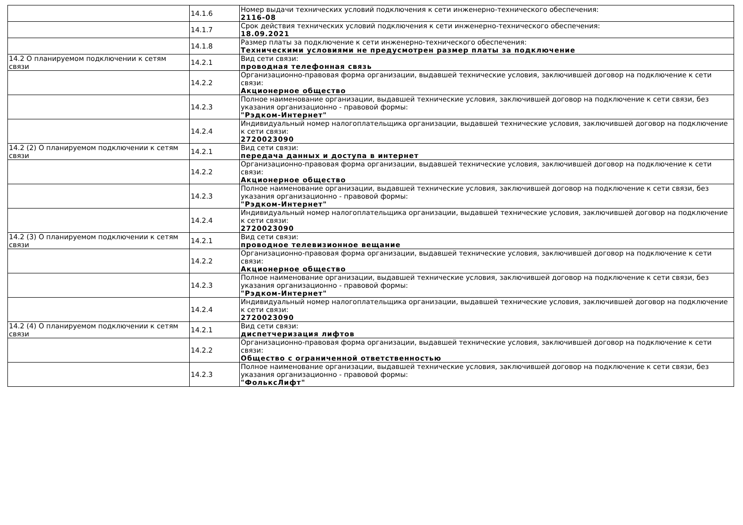| | 14.1.6 | Номер выдачи технических условий подключения к сети инженерно-технического обеспечения: 2116-08 |
| | 14.1.7 | Срок действия технических условий подключения к сети инженерно-технического обеспечения: 18.09.2021 |
| | 14.1.8 | Размер платы за подключение к сети инженерно-технического обеспечения: Техническими условиями не предусмотрен размер платы за подключение |
| 14.2 О планируемом подключении к сетям связи | 14.2.1 | Вид сети связи: проводная телефонная связь |
| | 14.2.2 | Организационно-правовая форма организации, выдавшей технические условия, заключившей договор на подключение к сети связи: Акционерное общество |
| | 14.2.3 | Полное наименование организации, выдавшей технические условия, заключившей договор на подключение к сети связи, без указания организационно - правовой формы: "Рэдком-Интернет" |
| | 14.2.4 | Индивидуальный номер налогоплательщика организации, выдавшей технические условия, заключившей договор на подключение к сети связи: 2720023090 |
| 14.2 (2) О планируемом подключении к сетям связи | 14.2.1 | Вид сети связи: передача данных и доступа в интернет |
| | 14.2.2 | Организационно-правовая форма организации, выдавшей технические условия, заключившей договор на подключение к сети связи: Акционерное общество |
| | 14.2.3 | Полное наименование организации, выдавшей технические условия, заключившей договор на подключение к сети связи, без указания организационно - правовой формы: "Рэдком-Интернет" |
| | 14.2.4 | Индивидуальный номер налогоплательщика организации, выдавшей технические условия, заключившей договор на подключение к сети связи: 2720023090 |
| 14.2 (3) О планируемом подключении к сетям связи | 14.2.1 | Вид сети связи: проводное телевизионное вещание |
| | 14.2.2 | Организационно-правовая форма организации, выдавшей технические условия, заключившей договор на подключение к сети связи: Акционерное общество |
| | 14.2.3 | Полное наименование организации, выдавшей технические условия, заключившей договор на подключение к сети связи, без указания организационно - правовой формы: "Рэдком-Интернет" |
| | 14.2.4 | Индивидуальный номер налогоплательщика организации, выдавшей технические условия, заключившей договор на подключение к сети связи: 2720023090 |
| 14.2 (4) О планируемом подключении к сетям связи | 14.2.1 | Вид сети связи: диспетчеризация лифтов |
| | 14.2.2 | Организационно-правовая форма организации, выдавшей технические условия, заключившей договор на подключение к сети связи: Общество с ограниченной ответственностью |
| | 14.2.3 | Полное наименование организации, выдавшей технические условия, заключившей договор на подключение к сети связи, без указания организационно - правовой формы: "ФольксЛифт" |